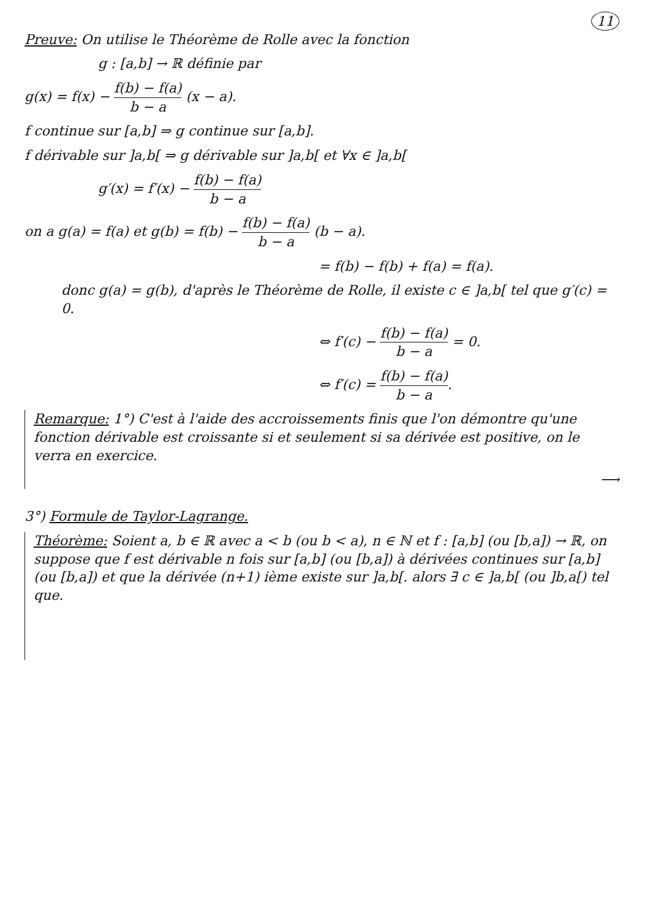11
Preuve: On utilise le Théorème de Rolle avec la fonction
g : [a,b] → ℝ définie par
g(x) = f(x) − f(b) − f(a) b − a (x − a).
f continue sur [a,b] ⇒ g continue sur [a,b].
f dérivable sur ]a,b[ ⇒ g dérivable sur ]a,b[ et ∀x ∈ ]a,b[
g′(x) = f′(x) − f(b) − f(a) b − a
on a g(a) = f(a) et g(b) = f(b) − f(b) − f(a) b − a (b − a).
= f(b) − f(b) + f(a) = f(a).
donc g(a) = g(b), d'après le Théorème de Rolle, il existe c ∈ ]a,b[ tel que g′(c) = 0.
⇔ f′(c) − f(b) − f(a) b − a = 0.
⇔ f′(c) = f(b) − f(a) b − a.
Remarque: 1°) C'est à l'aide des accroissements finis que l'on démontre qu'une fonction dérivable est croissante si et seulement si sa dérivée est positive, on le verra en exercice.
⟶
3°) Formule de Taylor-Lagrange.
Théorème: Soient a, b ∈ ℝ avec a < b (ou b < a), n ∈ ℕ et f : [a,b] (ou [b,a]) → ℝ, on suppose que f est dérivable n fois sur [a,b] (ou [b,a]) à dérivées continues sur [a,b] (ou [b,a]) et que la dérivée (n+1) ième existe sur ]a,b[. alors ∃ c ∈ ]a,b[ (ou ]b,a[) tel que.